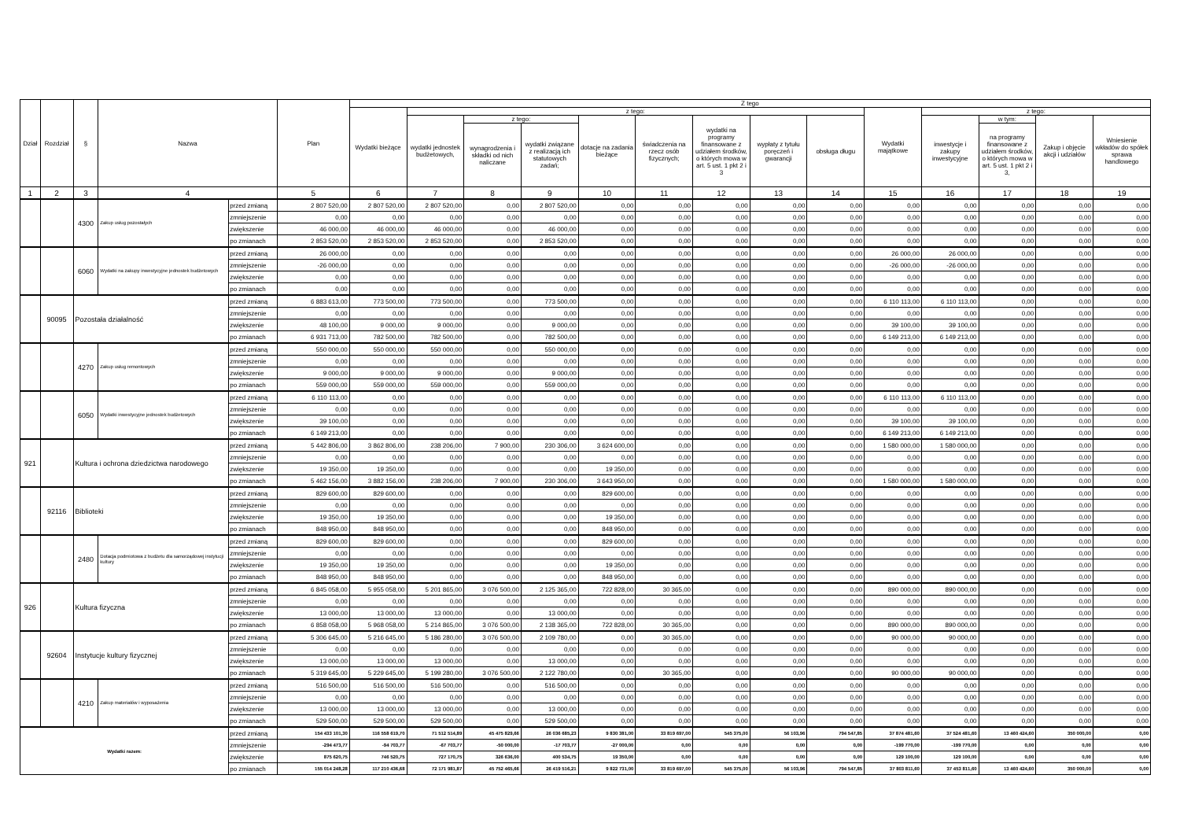| Dział | Rozdział | § | Nazwa | | Plan | Z tego | | | | | | | | | | | | | |
| --- | --- | --- | --- | --- | --- | --- | --- | --- | --- | --- | --- | --- | --- | --- | --- | --- | --- | --- | --- |
| | | | | | | Wydatki bieżące | z tego: | | | | | | | | Wydatki majątkowe | z tego: | | | |
| | | | | | | | wydatki jednostek budżetowych, | z tego: | | dotacje na zadania bieżące | świadczenia na rzecz osób fizycznych; | wydatki na programy finansowane z udziałem środków, o których mowa w art. 5 ust. 1 pkt 2 i 3 | wypłaty z tytułu poręczeń i gwarancji | obsługa długu | | inwestycje i zakupy inwestycyjne | w tym: | Zakup i objęcie akcji i udziałów | Wniesienie wkładów do spółek sprawa handlowego |
| | | | | | | | | wynagrodzenia i składki od nich naliczane | wydatki związane z realizacją ich statutowych zadań; | | | | | | | | na programy finansowane z udziałem środków, o których mowa w art. 5 ust. 1 pkt 2 i 3, | | |
| 1 | 2 | 3 | 4 | | 5 | 6 | 7 | 8 | 9 | 10 | 11 | 12 | 13 | 14 | 15 | 16 | 17 | 18 | 19 |
| | | 4300 | Zakup usług pozostałych | przed zmianą | 2 807 520,00 | 2 807 520,00 | 2 807 520,00 | 0,00 | 2 807 520,00 | 0,00 | 0,00 | 0,00 | 0,00 | 0,00 | 0,00 | 0,00 | 0,00 | 0,00 | 0,00 |
| | | | | zmniejszenie | 0,00 | 0,00 | 0,00 | 0,00 | 0,00 | 0,00 | 0,00 | 0,00 | 0,00 | 0,00 | 0,00 | 0,00 | 0,00 | 0,00 | 0,00 |
| | | | | zwiększenie | 46 000,00 | 46 000,00 | 46 000,00 | 0,00 | 46 000,00 | 0,00 | 0,00 | 0,00 | 0,00 | 0,00 | 0,00 | 0,00 | 0,00 | 0,00 | 0,00 |
| | | | | po zmianach | 2 853 520,00 | 2 853 520,00 | 2 853 520,00 | 0,00 | 2 853 520,00 | 0,00 | 0,00 | 0,00 | 0,00 | 0,00 | 0,00 | 0,00 | 0,00 | 0,00 | 0,00 |
| | | 6060 | Wydatki na zakupy inwestycyjne jednostek budżetowych | przed zmianą | 26 000,00 | 0,00 | 0,00 | 0,00 | 0,00 | 0,00 | 0,00 | 0,00 | 0,00 | 0,00 | 26 000,00 | 26 000,00 | 0,00 | 0,00 | 0,00 |
| | | | | zmniejszenie | -26 000,00 | 0,00 | 0,00 | 0,00 | 0,00 | 0,00 | 0,00 | 0,00 | 0,00 | 0,00 | -26 000,00 | -26 000,00 | 0,00 | 0,00 | 0,00 |
| | | | | zwiększenie | 0,00 | 0,00 | 0,00 | 0,00 | 0,00 | 0,00 | 0,00 | 0,00 | 0,00 | 0,00 | 0,00 | 0,00 | 0,00 | 0,00 | 0,00 |
| | | | | po zmianach | 0,00 | 0,00 | 0,00 | 0,00 | 0,00 | 0,00 | 0,00 | 0,00 | 0,00 | 0,00 | 0,00 | 0,00 | 0,00 | 0,00 | 0,00 |
| | 90095 | Pozostała działalność | | przed zmianą | 6 883 613,00 | 773 500,00 | 773 500,00 | 0,00 | 773 500,00 | 0,00 | 0,00 | 0,00 | 0,00 | 0,00 | 6 110 113,00 | 6 110 113,00 | 0,00 | 0,00 | 0,00 |
| | | | | zmniejszenie | 0,00 | 0,00 | 0,00 | 0,00 | 0,00 | 0,00 | 0,00 | 0,00 | 0,00 | 0,00 | 0,00 | 0,00 | 0,00 | 0,00 | 0,00 |
| | | | | zwiększenie | 48 100,00 | 9 000,00 | 9 000,00 | 0,00 | 9 000,00 | 0,00 | 0,00 | 0,00 | 0,00 | 0,00 | 39 100,00 | 39 100,00 | 0,00 | 0,00 | 0,00 |
| | | | | po zmianach | 6 931 713,00 | 782 500,00 | 782 500,00 | 0,00 | 782 500,00 | 0,00 | 0,00 | 0,00 | 0,00 | 0,00 | 6 149 213,00 | 6 149 213,00 | 0,00 | 0,00 | 0,00 |
| | | 4270 | Zakup usług remontowych | przed zmianą | 550 000,00 | 550 000,00 | 550 000,00 | 0,00 | 550 000,00 | 0,00 | 0,00 | 0,00 | 0,00 | 0,00 | 0,00 | 0,00 | 0,00 | 0,00 | 0,00 |
| | | | | zmniejszenie | 0,00 | 0,00 | 0,00 | 0,00 | 0,00 | 0,00 | 0,00 | 0,00 | 0,00 | 0,00 | 0,00 | 0,00 | 0,00 | 0,00 | 0,00 |
| | | | | zwiększenie | 9 000,00 | 9 000,00 | 9 000,00 | 0,00 | 9 000,00 | 0,00 | 0,00 | 0,00 | 0,00 | 0,00 | 0,00 | 0,00 | 0,00 | 0,00 | 0,00 |
| | | | | po zmianach | 559 000,00 | 559 000,00 | 559 000,00 | 0,00 | 559 000,00 | 0,00 | 0,00 | 0,00 | 0,00 | 0,00 | 0,00 | 0,00 | 0,00 | 0,00 | 0,00 |
| | | 6050 | Wydatki inwestycyjne jednostek budżetowych | przed zmianą | 6 110 113,00 | 0,00 | 0,00 | 0,00 | 0,00 | 0,00 | 0,00 | 0,00 | 0,00 | 0,00 | 6 110 113,00 | 6 110 113,00 | 0,00 | 0,00 | 0,00 |
| | | | | zmniejszenie | 0,00 | 0,00 | 0,00 | 0,00 | 0,00 | 0,00 | 0,00 | 0,00 | 0,00 | 0,00 | 0,00 | 0,00 | 0,00 | 0,00 | 0,00 |
| | | | | zwiększenie | 39 100,00 | 0,00 | 0,00 | 0,00 | 0,00 | 0,00 | 0,00 | 0,00 | 0,00 | 0,00 | 39 100,00 | 39 100,00 | 0,00 | 0,00 | 0,00 |
| | | | | po zmianach | 6 149 213,00 | 0,00 | 0,00 | 0,00 | 0,00 | 0,00 | 0,00 | 0,00 | 0,00 | 0,00 | 6 149 213,00 | 6 149 213,00 | 0,00 | 0,00 | 0,00 |
| 921 | | Kultura i ochrona dziedzictwa narodowego | | przed zmianą | 5 442 806,00 | 3 862 806,00 | 238 206,00 | 7 900,00 | 230 306,00 | 3 624 600,00 | 0,00 | 0,00 | 0,00 | 0,00 | 1 580 000,00 | 1 580 000,00 | 0,00 | 0,00 | 0,00 |
| | | | | zmniejszenie | 0,00 | 0,00 | 0,00 | 0,00 | 0,00 | 0,00 | 0,00 | 0,00 | 0,00 | 0,00 | 0,00 | 0,00 | 0,00 | 0,00 | 0,00 |
| | | | | zwiększenie | 19 350,00 | 19 350,00 | 0,00 | 0,00 | 0,00 | 19 350,00 | 0,00 | 0,00 | 0,00 | 0,00 | 0,00 | 0,00 | 0,00 | 0,00 | 0,00 |
| | | | | po zmianach | 5 462 156,00 | 3 882 156,00 | 238 206,00 | 7 900,00 | 230 306,00 | 3 643 950,00 | 0,00 | 0,00 | 0,00 | 0,00 | 1 580 000,00 | 1 580 000,00 | 0,00 | 0,00 | 0,00 |
| | 92116 | Biblioteki | | przed zmianą | 829 600,00 | 829 600,00 | 0,00 | 0,00 | 0,00 | 829 600,00 | 0,00 | 0,00 | 0,00 | 0,00 | 0,00 | 0,00 | 0,00 | 0,00 | 0,00 |
| | | | | zmniejszenie | 0,00 | 0,00 | 0,00 | 0,00 | 0,00 | 0,00 | 0,00 | 0,00 | 0,00 | 0,00 | 0,00 | 0,00 | 0,00 | 0,00 | 0,00 |
| | | | | zwiększenie | 19 350,00 | 19 350,00 | 0,00 | 0,00 | 0,00 | 19 350,00 | 0,00 | 0,00 | 0,00 | 0,00 | 0,00 | 0,00 | 0,00 | 0,00 | 0,00 |
| | | | | po zmianach | 848 950,00 | 848 950,00 | 0,00 | 0,00 | 0,00 | 848 950,00 | 0,00 | 0,00 | 0,00 | 0,00 | 0,00 | 0,00 | 0,00 | 0,00 | 0,00 |
| | | 2480 | Dotacja podmiotowa z budżetu dla samorządowej instytucji kultury | przed zmianą | 829 600,00 | 829 600,00 | 0,00 | 0,00 | 0,00 | 829 600,00 | 0,00 | 0,00 | 0,00 | 0,00 | 0,00 | 0,00 | 0,00 | 0,00 | 0,00 |
| | | | | zmniejszenie | 0,00 | 0,00 | 0,00 | 0,00 | 0,00 | 0,00 | 0,00 | 0,00 | 0,00 | 0,00 | 0,00 | 0,00 | 0,00 | 0,00 | 0,00 |
| | | | | zwiększenie | 19 350,00 | 19 350,00 | 0,00 | 0,00 | 0,00 | 19 350,00 | 0,00 | 0,00 | 0,00 | 0,00 | 0,00 | 0,00 | 0,00 | 0,00 | 0,00 |
| | | | | po zmianach | 848 950,00 | 848 950,00 | 0,00 | 0,00 | 0,00 | 848 950,00 | 0,00 | 0,00 | 0,00 | 0,00 | 0,00 | 0,00 | 0,00 | 0,00 | 0,00 |
| 926 | | Kultura fizyczna | | przed zmianą | 6 845 058,00 | 5 955 058,00 | 5 201 865,00 | 3 076 500,00 | 2 125 365,00 | 722 828,00 | 30 365,00 | 0,00 | 0,00 | 0,00 | 890 000,00 | 890 000,00 | 0,00 | 0,00 | 0,00 |
| | | | | zmniejszenie | 0,00 | 0,00 | 0,00 | 0,00 | 0,00 | 0,00 | 0,00 | 0,00 | 0,00 | 0,00 | 0,00 | 0,00 | 0,00 | 0,00 | 0,00 |
| | | | | zwiększenie | 13 000,00 | 13 000,00 | 13 000,00 | 0,00 | 13 000,00 | 0,00 | 0,00 | 0,00 | 0,00 | 0,00 | 0,00 | 0,00 | 0,00 | 0,00 | 0,00 |
| | | | | po zmianach | 6 858 058,00 | 5 968 058,00 | 5 214 865,00 | 3 076 500,00 | 2 138 365,00 | 722 828,00 | 30 365,00 | 0,00 | 0,00 | 0,00 | 890 000,00 | 890 000,00 | 0,00 | 0,00 | 0,00 |
| | 92604 | Instytucje kultury fizycznej | | przed zmianą | 5 306 645,00 | 5 216 645,00 | 5 186 280,00 | 3 076 500,00 | 2 109 780,00 | 0,00 | 30 365,00 | 0,00 | 0,00 | 0,00 | 90 000,00 | 90 000,00 | 0,00 | 0,00 | 0,00 |
| | | | | zmniejszenie | 0,00 | 0,00 | 0,00 | 0,00 | 0,00 | 0,00 | 0,00 | 0,00 | 0,00 | 0,00 | 0,00 | 0,00 | 0,00 | 0,00 | 0,00 |
| | | | | zwiększenie | 13 000,00 | 13 000,00 | 13 000,00 | 0,00 | 13 000,00 | 0,00 | 0,00 | 0,00 | 0,00 | 0,00 | 0,00 | 0,00 | 0,00 | 0,00 | 0,00 |
| | | | | po zmianach | 5 319 645,00 | 5 229 645,00 | 5 199 280,00 | 3 076 500,00 | 2 122 780,00 | 0,00 | 30 365,00 | 0,00 | 0,00 | 0,00 | 90 000,00 | 90 000,00 | 0,00 | 0,00 | 0,00 |
| | | 4210 | Zakup materiałów i wyposażenia | przed zmianą | 516 500,00 | 516 500,00 | 516 500,00 | 0,00 | 516 500,00 | 0,00 | 0,00 | 0,00 | 0,00 | 0,00 | 0,00 | 0,00 | 0,00 | 0,00 | 0,00 |
| | | | | zmniejszenie | 0,00 | 0,00 | 0,00 | 0,00 | 0,00 | 0,00 | 0,00 | 0,00 | 0,00 | 0,00 | 0,00 | 0,00 | 0,00 | 0,00 | 0,00 |
| | | | | zwiększenie | 13 000,00 | 13 000,00 | 13 000,00 | 0,00 | 13 000,00 | 0,00 | 0,00 | 0,00 | 0,00 | 0,00 | 0,00 | 0,00 | 0,00 | 0,00 | 0,00 |
| | | | | po zmianach | 529 500,00 | 529 500,00 | 529 500,00 | 0,00 | 529 500,00 | 0,00 | 0,00 | 0,00 | 0,00 | 0,00 | 0,00 | 0,00 | 0,00 | 0,00 | 0,00 |
| Wydatki razem: | | | | przed zmianą | 154 433 101,30 | 116 558 619,70 | 71 512 514,89 | 45 475 829,66 | 26 036 685,23 | 9 830 381,00 | 33 819 697,00 | 545 375,00 | 56 103,96 | 794 547,85 | 37 874 481,60 | 37 524 481,60 | 13 460 424,60 | 350 000,00 | 0,00 |
| | | | | zmniejszenie | -294 473,77 | -94 703,77 | -67 703,77 | -50 000,00 | -17 703,77 | -27 000,00 | 0,00 | 0,00 | 0,00 | 0,00 | -199 770,00 | -199 770,00 | 0,00 | 0,00 | 0,00 |
| | | | | zwiększenie | 875 620,75 | 746 520,75 | 727 170,75 | 326 636,00 | 400 534,75 | 19 350,00 | 0,00 | 0,00 | 0,00 | 0,00 | 129 100,00 | 129 100,00 | 0,00 | 0,00 | 0,00 |
| | | | | po zmianach | 155 014 248,28 | 117 210 436,68 | 72 171 981,87 | 45 752 465,66 | 26 419 516,21 | 9 822 731,00 | 33 819 697,00 | 545 375,00 | 56 103,96 | 794 547,85 | 37 803 811,60 | 37 453 811,60 | 13 460 424,60 | 350 000,00 | 0,00 |